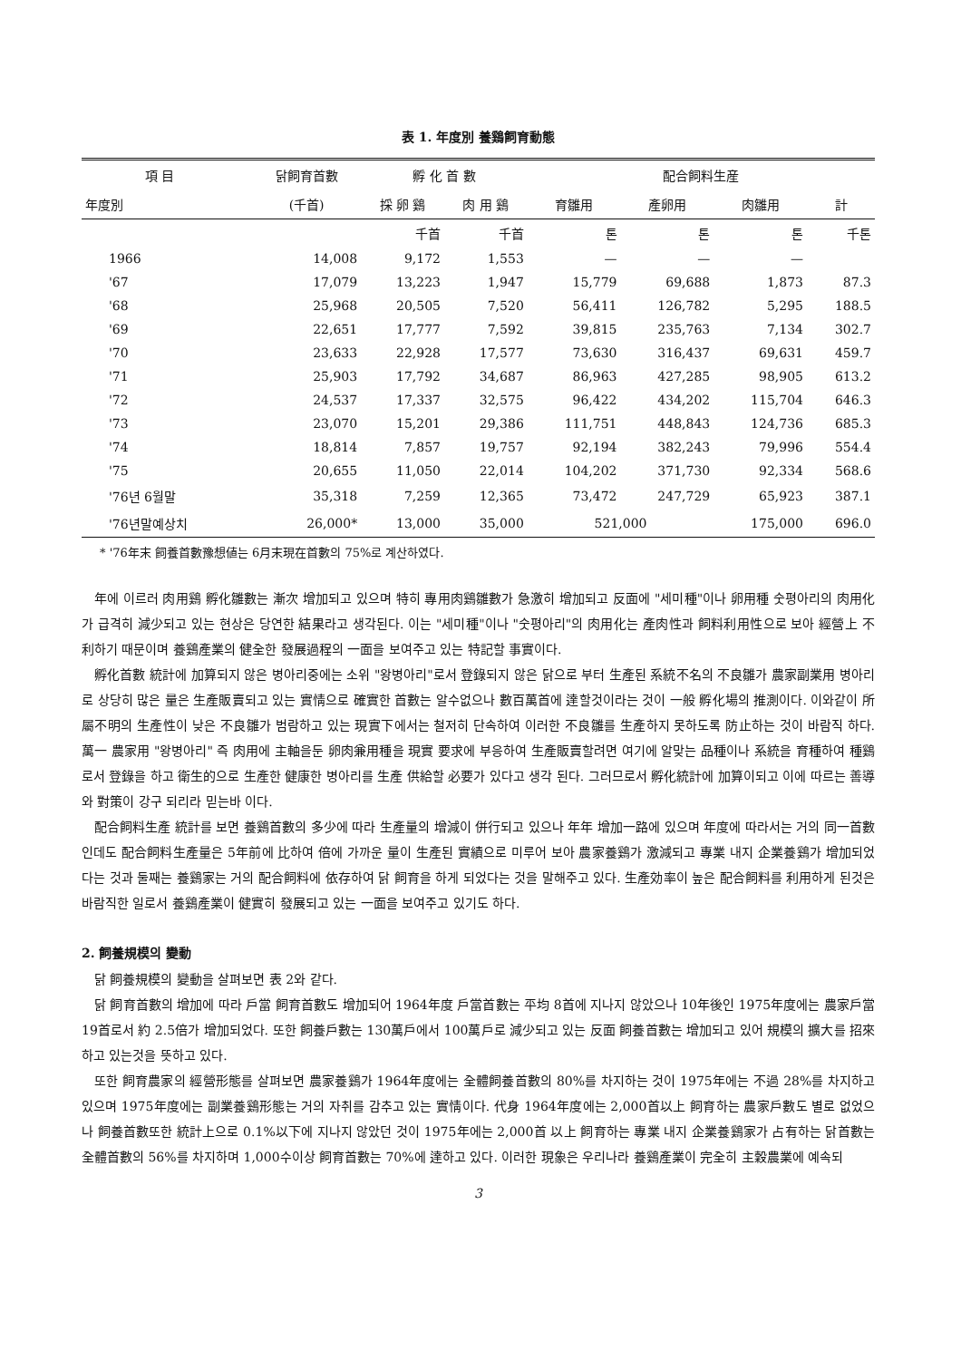表 1. 年度別 養鷄飼育動態
| 項 目 | 닭飼育首數 | 孵 化 首 數 | | 配合飼料生産 | | | |
| --- | --- | --- | --- | --- | --- | --- | --- |
| 年度別 | (千首) | 採 卵 鷄 | 肉 用 鷄 | 育雛用 | 產卵用 | 肉雛用 | 計 |
| | | 千首 | 千首 | 톤 | 톤 | 톤 | 千톤 |
| 1966 | 14,008 | 9,172 | 1,553 | — | — | — | |
| '67 | 17,079 | 13,223 | 1,947 | 15,779 | 69,688 | 1,873 | 87.3 |
| '68 | 25,968 | 20,505 | 7,520 | 56,411 | 126,782 | 5,295 | 188.5 |
| '69 | 22,651 | 17,777 | 7,592 | 39,815 | 235,763 | 7,134 | 302.7 |
| '70 | 23,633 | 22,928 | 17,577 | 73,630 | 316,437 | 69,631 | 459.7 |
| '71 | 25,903 | 17,792 | 34,687 | 86,963 | 427,285 | 98,905 | 613.2 |
| '72 | 24,537 | 17,337 | 32,575 | 96,422 | 434,202 | 115,704 | 646.3 |
| '73 | 23,070 | 15,201 | 29,386 | 111,751 | 448,843 | 124,736 | 685.3 |
| '74 | 18,814 | 7,857 | 19,757 | 92,194 | 382,243 | 79,996 | 554.4 |
| '75 | 20,655 | 11,050 | 22,014 | 104,202 | 371,730 | 92,334 | 568.6 |
| '76년 6월말 | 35,318 | 7,259 | 12,365 | 73,472 | 247,729 | 65,923 | 387.1 |
| '76년말예상치 | 26,000* | 13,000 | 35,000 | 521,000 | | 175,000 | 696.0 |
* '76年末 飼養首數豫想値는 6月末現在首數의 75%로 계산하였다.
年에 이르러 肉用鷄 孵化雛數는 漸次 增加되고 있으며 特히 專用肉鷄雛數가 急激히 增加되고 反面에 "세미種"이나 卵用種 숫평아리의 肉用化가 급격히 減少되고 있는 현상은 당연한 結果라고 생각된다. 이는 "세미種"이나 "숫평아리"의 肉用化는 產肉性과 飼料利用性으로 보아 經營上 不利하기 때문이며 養鷄產業의 健全한 發展過程의 一面을 보여주고 있는 特記할 事實이다.
孵化首數 統計에 加算되지 않은 병아리중에는 소위 "왕병아리"로서 登錄되지 않은 닭으로 부터 生產된 系統不名의 不良雛가 農家副業用 병아리로 상당히 많은 量은 生產販賣되고 있는 實情으로 確實한 首數는 알수없으나 數百萬首에 達할것이라는 것이 一般 孵化場의 推測이다. 이와같이 所屬不明의 生產性이 낮은 不良雛가 범람하고 있는 現實下에서는 철저히 단속하여 이러한 不良雛를 生產하지 못하도록 防止하는 것이 바람직 하다. 萬一 農家用 "왕병아리" 즉 肉用에 主軸을둔 卵肉兼用種을 現實 要求에 부응하여 生產販賣할려면 여기에 알맞는 品種이나 系統을 育種하여 種鷄로서 登錄을 하고 衛生的으로 生產한 健康한 병아리를 生產 供給할 必要가 있다고 생각 된다. 그러므로서 孵化統計에 加算이되고 이에 따르는 善導와 對策이 강구 되리라 믿는바 이다.
配合飼料生產 統計를 보면 養鷄首數의 多少에 따라 生產量의 增減이 併行되고 있으나 年年 增加一路에 있으며 年度에 따라서는 거의 同一首數인데도 配合飼料生產量은 5年前에 比하여 倍에 가까운 量이 生產된 實績으로 미루어 보아 農家養鷄가 激減되고 專業 내지 企業養鷄가 增加되었다는 것과 둘째는 養鷄家는 거의 配合飼料에 依存하여 닭 飼育을 하게 되었다는 것을 말해주고 있다. 生產効率이 높은 配合飼料를 利用하게 된것은 바람직한 일로서 養鷄產業이 健實히 發展되고 있는 一面을 보여주고 있기도 하다.
2. 飼養規模의 變動
닭 飼養規模의 變動을 살펴보면 表 2와 같다.
닭 飼育首數의 增加에 따라 戶當 飼育首數도 增加되어 1964年度 戶當首數는 平均 8首에 지나지 않았으나 10年後인 1975年度에는 農家戶當 19首로서 約 2.5倍가 增加되었다. 또한 飼養戶數는 130萬戶에서 100萬戶로 減少되고 있는 反面 飼養首數는 增加되고 있어 規模의 擴大를 招來하고 있는것을 뜻하고 있다.
또한 飼育農家의 經營形態를 살펴보면 農家養鷄가 1964年度에는 全體飼養首數의 80%를 차지하는 것이 1975年에는 不過 28%를 차지하고 있으며 1975年度에는 副業養鷄形態는 거의 자취를 감추고 있는 實情이다. 代身 1964年度에는 2,000首以上 飼育하는 農家戶數도 별로 없었으나 飼養首數또한 統計上으로 0.1%以下에 지나지 않았던 것이 1975年에는 2,000首 以上 飼育하는 專業 내지 企業養鷄家가 占有하는 닭首數는 全體首數의 56%를 차지하며 1,000수이상 飼育首數는 70%에 達하고 있다. 이러한 現象은 우리나라 養鷄產業이 完全히 主穀農業에 예속되
3